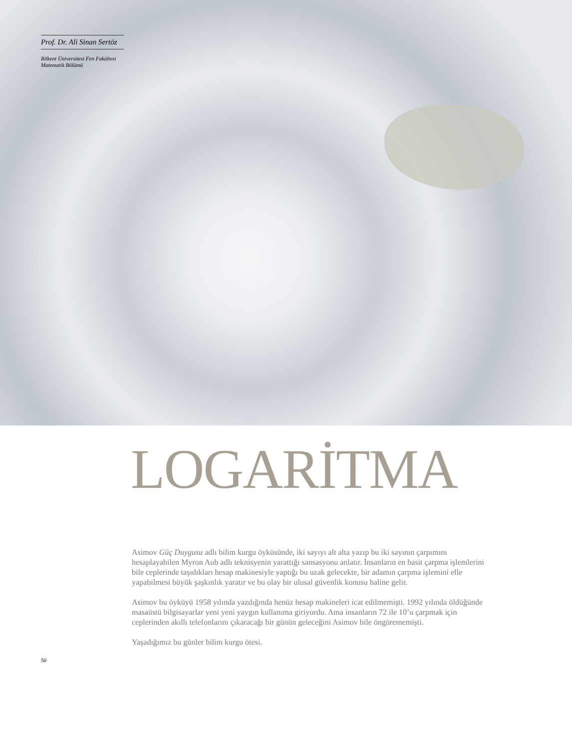Prof. Dr. Ali Sinan Sertöz
Bilkent Üniversitesi Fen Fakültesi
Matematik Bölümü
LOGARİTMA
Asimov Güç Duygusu adlı bilim kurgu öyküsünde, iki sayıyı alt alta yazıp bu iki sayının çarpımını hesaplayabilen Myron Aub adlı teknisyenin yarattığı sansasyonu anlatır. İnsanların en basit çarpma işlemlerini bile ceplerinde taşıdıkları hesap makinesiyle yaptığı bu uzak gelecekte, bir adamın çarpma işlemini elle yapabilmesi büyük şaşkınlık yaratır ve bu olay bir ulusal güvenlik konusu haline gelir.
Asimov bu öyküyü 1958 yılında yazdığında henüz hesap makineleri icat edilmemişti. 1992 yılında öldüğünde masaüstü bilgisayarlar yeni yeni yaygın kullanıma giriyordu. Ama insanların 72 ile 10’u çarpmak için ceplerinden akıllı telefonlarını çıkaracağı bir günün geleceğini Asimov bile öngörememişti.
Yaşadığımız bu günler bilim kurgu ötesi.
50